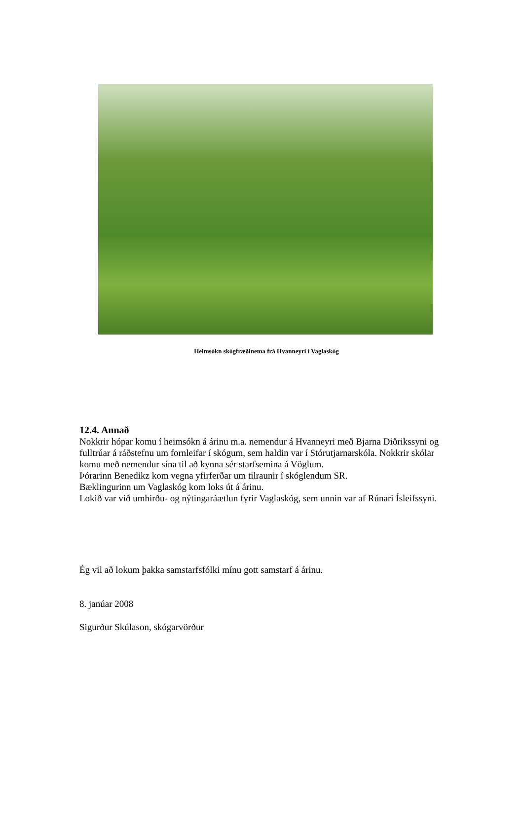Heimsókn skógfræðinema frá Hvanneyri í Vaglaskóg
12.4. Annað
Nokkrir hópar komu í heimsókn á árinu m.a. nemendur á Hvanneyri með Bjarna Diðrikssyni og fulltrúar á ráðstefnu um fornleifar í skógum, sem haldin var í Stórutjarnarskóla. Nokkrir skólar komu með nemendur sína til að kynna sér starfsemina á Vöglum.
Þórarinn Benedikz kom vegna yfirferðar um tilraunir í skóglendum SR.
Bæklingurinn um Vaglaskóg kom loks út á árinu.
Lokið var við umhirðu- og nýtingaráætlun fyrir Vaglaskóg, sem unnin var af Rúnari Ísleifssyni.
Ég vil að lokum þakka samstarfsfólki mínu gott samstarf á árinu.
8. janúar 2008
Sigurður Skúlason, skógarvörður